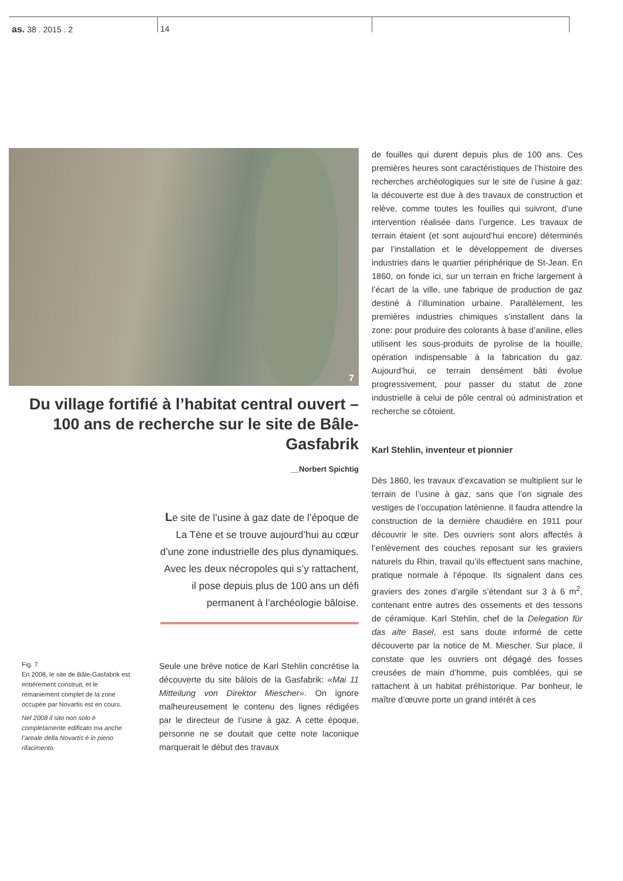as. 38 . 2015 . 2 14
7
Du village fortifié à l’habitat central ouvert – 100 ans de recherche sur le site de Bâle-Gasfabrik
__Norbert Spichtig
Le site de l’usine à gaz date de l’époque de La Tène et se trouve aujourd’hui au cœur d’une zone industrielle des plus dynamiques. Avec les deux nécropoles qui s’y rattachent, il pose depuis plus de 100 ans un défi permanent à l’archéologie bâloise.
Fig. 7
En 2008, le site de Bâle-Gasfabrik est entièrement construit, et le remaniement complet de la zone occupée par Novartis est en cours.
Nel 2008 il sito non solo è completamente edificato ma anche l’areale della Novartis è in pieno rifacimento.
Seule une brève notice de Karl Stehlin concrétise la découverte du site bâlois de la Gasfabrik: «Mai 11 Mitteilung von Direktor Miescher». On ignore malheureusement le contenu des lignes rédigées par le directeur de l’usine à gaz. A cette époque, personne ne se doutait que cette note laconique marquerait le début des travaux
de fouilles qui durent depuis plus de 100 ans. Ces premières heures sont caractéristiques de l’histoire des recherches archéologiques sur le site de l’usine à gaz: la découverte est due à des travaux de construction et relève, comme toutes les fouilles qui suivront, d’une intervention réalisée dans l’urgence. Les travaux de terrain étaient (et sont aujourd’hui encore) déterminés par l’installation et le développement de diverses industries dans le quartier périphérique de St-Jean. En 1860, on fonde ici, sur un terrain en friche largement à l’écart de la ville, une fabrique de production de gaz destiné à l’illumination urbaine. Parallèlement, les premières industries chimiques s’installent dans la zone: pour produire des colorants à base d’aniline, elles utilisent les sous-produits de pyrolise de la houille, opération indispensable à la fabrication du gaz. Aujourd’hui, ce terrain densément bâti évolue progressivement, pour passer du statut de zone industrielle à celui de pôle central où administration et recherche se côtoient.
Karl Stehlin, inventeur et pionnier
Dès 1860, les travaux d’excavation se multiplient sur le terrain de l’usine à gaz, sans que l’on signale des vestiges de l’occupation laténienne. Il faudra attendre la construction de la dernière chaudière en 1911 pour découvrir le site. Des ouvriers sont alors affectés à l’enlèvement des couches reposant sur les graviers naturels du Rhin, travail qu’ils effectuent sans machine, pratique normale à l’époque. Ils signalent dans ces graviers des zones d’argile s’étendant sur 3 à 6 m<sup>2</sup>, contenant entre autres des ossements et des tessons de céramique. Karl Stehlin, chef de la Delegation für das alte Basel, est sans doute informé de cette découverte par la notice de M. Miescher. Sur place, il constate que les ouvriers ont dégagé des fosses creusées de main d’homme, puis comblées, qui se rattachent à un habitat préhistorique. Par bonheur, le maître d’œuvre porte un grand intérêt à ces